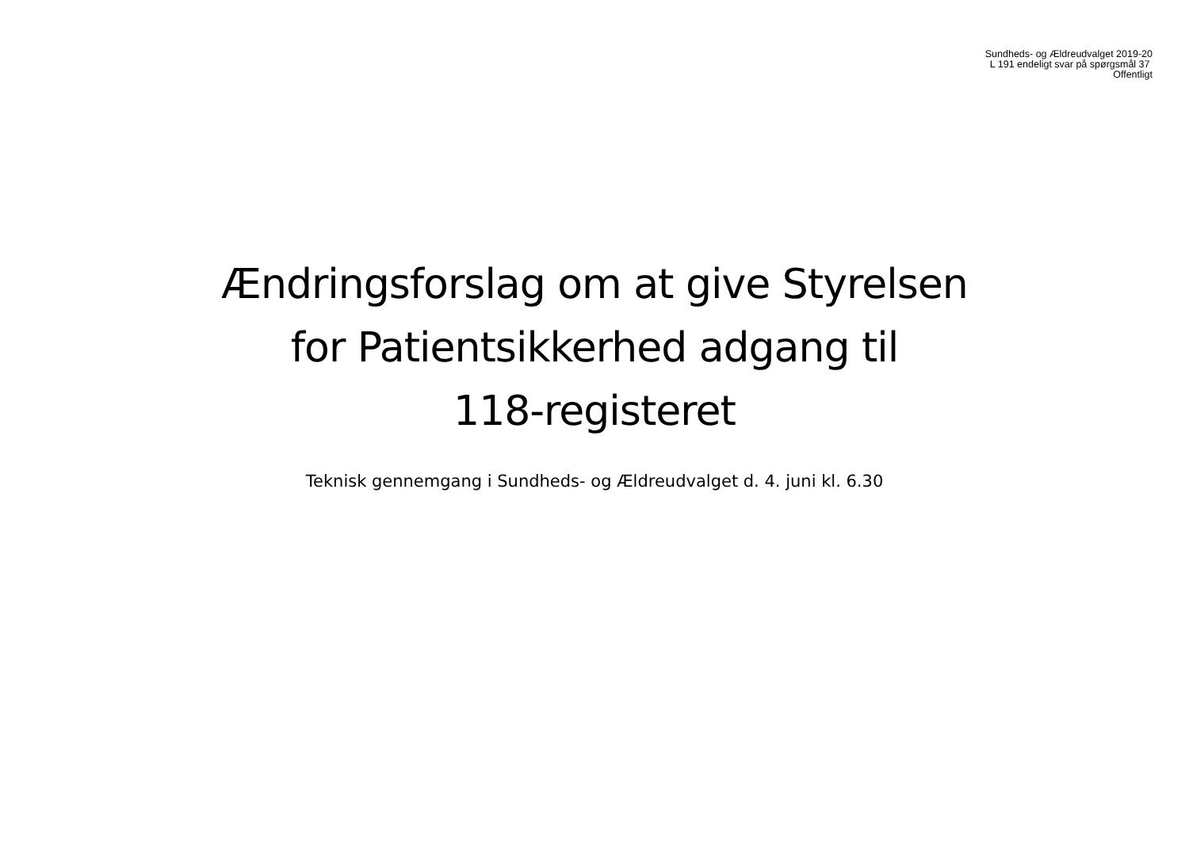Sundheds- og Ældreudvalget 2019-20
L 191 endeligt svar på spørgsmål 37
Offentligt
Ændringsforslag om at give Styrelsen
for Patientsikkerhed adgang til
118-registeret
Teknisk gennemgang i Sundheds- og Ældreudvalget d. 4. juni kl. 6.30